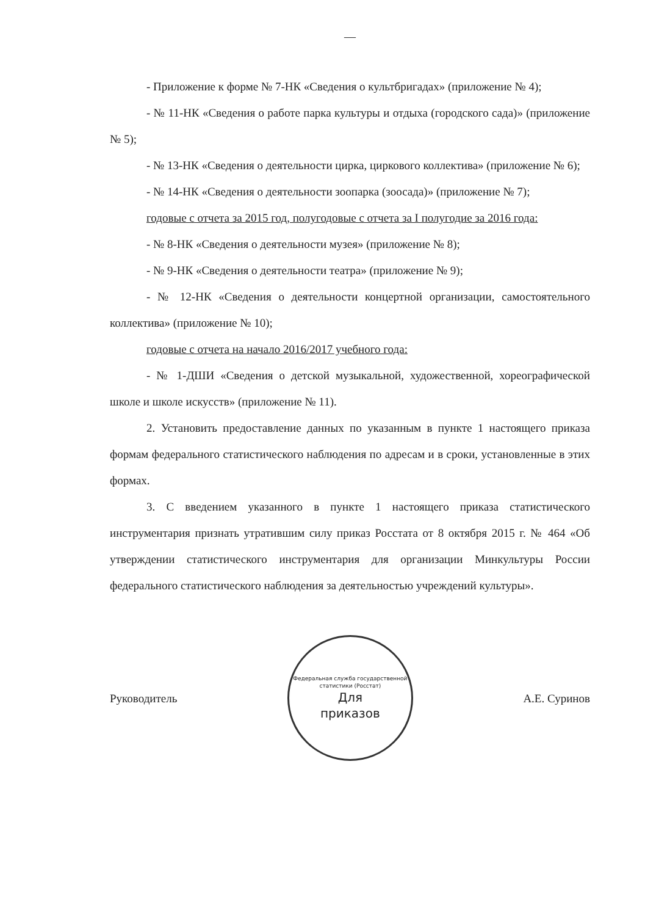—
- Приложение к форме № 7-НК «Сведения о культбригадах» (приложение № 4);
- № 11-НК «Сведения о работе парка культуры и отдыха (городского сада)» (приложение № 5);
- № 13-НК «Сведения о деятельности цирка, циркового коллектива» (приложение № 6);
- № 14-НК «Сведения о деятельности зоопарка (зоосада)» (приложение № 7);
годовые с отчета за 2015 год, полугодовые с отчета за I полугодие за 2016 года:
- № 8-НК «Сведения о деятельности музея» (приложение № 8);
- № 9-НК «Сведения о деятельности театра» (приложение № 9);
- № 12-НК «Сведения о деятельности концертной организации, самостоятельного коллектива» (приложение № 10);
годовые с отчета на начало 2016/2017 учебного года:
- № 1-ДШИ «Сведения о детской музыкальной, художественной, хореографической школе и школе искусств» (приложение № 11).
2. Установить предоставление данных по указанным в пункте 1 настоящего приказа формам федерального статистического наблюдения по адресам и в сроки, установленные в этих формах.
3. С введением указанного в пункте 1 настоящего приказа статистического инструментария признать утратившим силу приказ Росстата от 8 октября 2015 г. № 464 «Об утверждении статистического инструментария для организации Минкультуры России федерального статистического наблюдения за деятельностью учреждений культуры».
Руководитель
Федеральная служба государственной статистики (Росстат)
Для
приказов
А.Е. Суринов